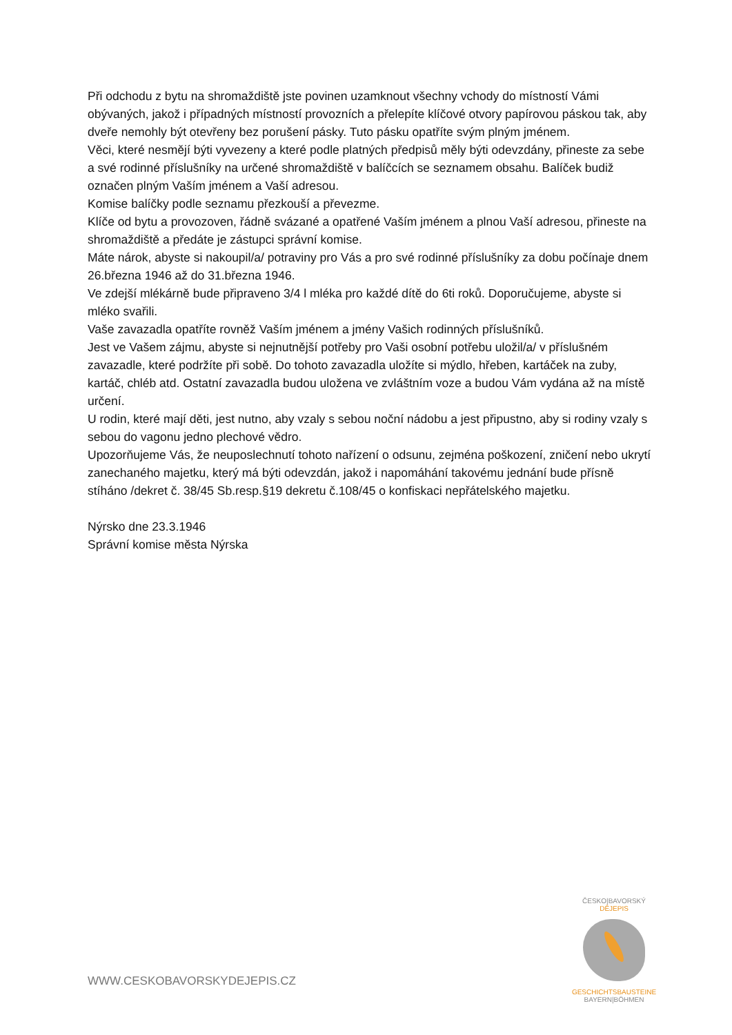Při odchodu z bytu na shromaždiště jste povinen uzamknout všechny vchody do místností Vámi obývaných, jakož i případných místností provozních a přelepíte klíčové otvory papírovou páskou tak, aby dveře nemohly být otevřeny bez porušení pásky. Tuto pásku opatříte svým plným jménem.
Věci, které nesmějí býti vyvezeny a které podle platných předpisů měly býti odevzdány, přineste za sebe a své rodinné příslušníky na určené shromaždiště v balíčcích se seznamem obsahu. Balíček budiž označen plným Vaším jménem a Vaší adresou.
Komise balíčky podle seznamu přezkouší a převezme.
Klíče od bytu a provozoven, řádně svázané a opatřené Vaším jménem a plnou Vaší adresou, přineste na shromaždiště a předáte je zástupci správní komise.
Máte nárok, abyste si nakoupil/a/ potraviny pro Vás a pro své rodinné příslušníky za dobu počínaje dnem 26.března 1946 až do 31.března 1946.
Ve zdejší mlékárně bude připraveno 3/4 l mléka pro každé dítě do 6ti roků. Doporučujeme, abyste si mléko svařili.
Vaše zavazadla opatříte rovněž Vaším jménem a jmény Vašich rodinných příslušníků.
Jest ve Vašem zájmu, abyste si nejnutnější potřeby pro Vaši osobní potřebu uložil/a/ v příslušném zavazadle, které podržíte při sobě. Do tohoto zavazadla uložíte si mýdlo, hřeben, kartáček na zuby, kartáč, chléb atd. Ostatní zavazadla budou uložena ve zvláštním voze a budou Vám vydána až na místě určení.
U rodin, které mají děti, jest nutno, aby vzaly s sebou noční nádobu a jest připustno, aby si rodiny vzaly s sebou do vagonu jedno plechové vědro.
Upozorňujeme Vás, že neuposlechnutí tohoto nařízení o odsunu, zejména poškození, zničení nebo ukrytí zanechaného majetku, který má býti odevzdán, jakož i napomáhání takovému jednání bude přísně stíháno /dekret č. 38/45 Sb.resp.§19 dekretu č.108/45 o konfiskaci nepřátelského majetku.
Nýrsko dne 23.3.1946
Správní komise města Nýrska
WWW.CESKOBAVORSKYDEJEPIS.CZ
ČESKO|BAVORSKÝ
DĚJEPIS
GESCHICHTSBAUSTEINE
BAYERN|BÖHMEN